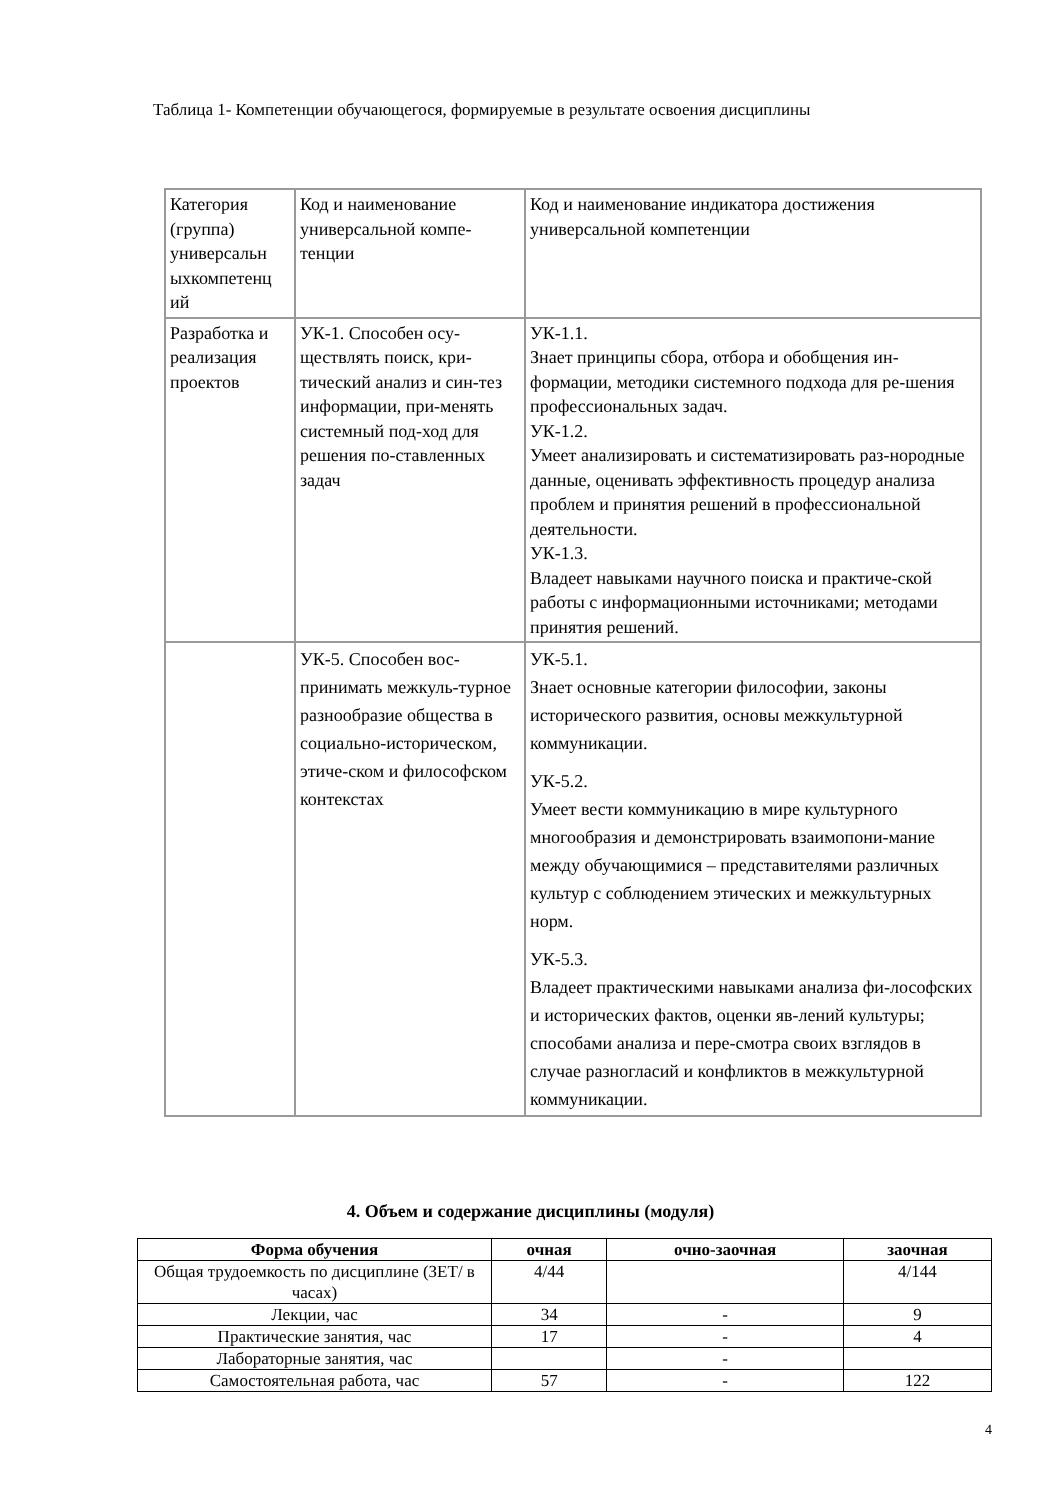Таблица 1- Компетенции обучающегося, формируемые в результате освоения дисциплины
| Категория (группа) универсальн ыхкомпетенц ий | Код и наименование универсальной компе-тенции | Код и наименование индикатора достижения универсальной компетенции |
| Разработка и реализация проектов | УК-1. Способен осу-ществлять поиск, кри-тический анализ и син-тез информации, при-менять системный под-ход для решения по-ставленных задач | УК-1.1. Знает принципы сбора, отбора и обобщения ин-формации, методики системного подхода для ре-шения профессиональных задач. УК-1.2. Умеет анализировать и систематизировать раз-нородные данные, оценивать эффективность процедур анализа проблем и принятия решений в профессиональной деятельности. УК-1.3. Владеет навыками научного поиска и практиче-ской работы с информационными источниками; методами принятия решений. |
| | УК-5. Способен вос-принимать межкуль-турное разнообразие общества в социально-историческом, этиче-ском и философском контекстах | УК-5.1. Знает основные категории философии, законы исторического развития, основы межкультурной коммуникации. УК-5.2. Умеет вести коммуникацию в мире культурного многообразия и демонстрировать взаимопони-мание между обучающимися – представителями различных культур с соблюдением этических и межкультурных норм. УК-5.3. Владеет практическими навыками анализа фи-лософских и исторических фактов, оценки яв-лений культуры; способами анализа и пере-смотра своих взглядов в случае разногласий и конфликтов в межкультурной коммуникации. |
4. Объем и содержание дисциплины (модуля)
| Форма обучения | очная | очно-заочная | заочная |
| --- | --- | --- | --- |
| Общая трудоемкость по дисциплине (ЗЕТ/ в часах) | 4/44 | | 4/144 |
| Лекции, час | 34 | - | 9 |
| Практические занятия, час | 17 | - | 4 |
| Лабораторные занятия, час | | - | |
| Самостоятельная работа, час | 57 | - | 122 |
4